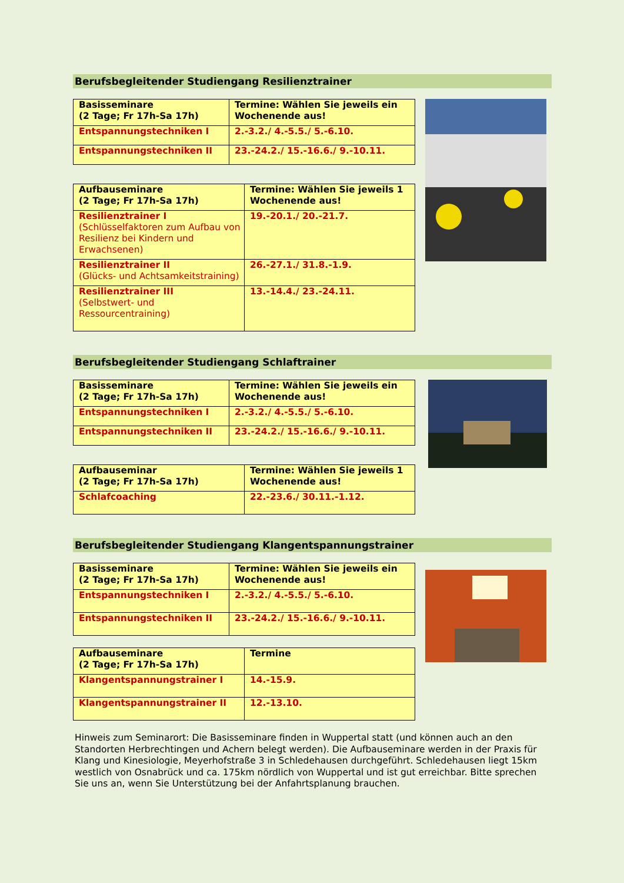Berufsbegleitender Studiengang Resilienztrainer
| Basisseminare (2 Tage; Fr 17h-Sa 17h) | Termine: Wählen Sie jeweils ein Wochenende aus! |
| Entspannungstechniken I | 2.-3.2./ 4.-5.5./ 5.-6.10. |
| Entspannungstechniken II | 23.-24.2./ 15.-16.6./ 9.-10.11. |
| Aufbauseminare (2 Tage; Fr 17h-Sa 17h) | Termine: Wählen Sie jeweils 1 Wochenende aus! |
| Resilienztrainer I (Schlüsselfaktoren zum Aufbau von Resilienz bei Kindern und Erwachsenen) | 19.-20.1./ 20.-21.7. |
| Resilienztrainer II (Glücks- und Achtsamkeitstraining) | 26.-27.1./ 31.8.-1.9. |
| Resilienztrainer III (Selbstwert- und Ressourcentraining) | 13.-14.4./ 23.-24.11. |
Berufsbegleitender Studiengang Schlaftrainer
| Basisseminare (2 Tage; Fr 17h-Sa 17h) | Termine: Wählen Sie jeweils ein Wochenende aus! |
| Entspannungstechniken I | 2.-3.2./ 4.-5.5./ 5.-6.10. |
| Entspannungstechniken II | 23.-24.2./ 15.-16.6./ 9.-10.11. |
| Aufbauseminar (2 Tage; Fr 17h-Sa 17h) | Termine: Wählen Sie jeweils 1 Wochenende aus! |
| Schlafcoaching | 22.-23.6./ 30.11.-1.12. |
Berufsbegleitender Studiengang Klangentspannungstrainer
| Basisseminare (2 Tage; Fr 17h-Sa 17h) | Termine: Wählen Sie jeweils ein Wochenende aus! |
| Entspannungstechniken I | 2.-3.2./ 4.-5.5./ 5.-6.10. |
| Entspannungstechniken II | 23.-24.2./ 15.-16.6./ 9.-10.11. |
| Aufbauseminare (2 Tage; Fr 17h-Sa 17h) | Termine |
| Klangentspannungstrainer I | 14.-15.9. |
| Klangentspannungstrainer II | 12.-13.10. |
Hinweis zum Seminarort: Die Basisseminare finden in Wuppertal statt (und können auch an den Standorten Herbrechtingen und Achern belegt werden). Die Aufbauseminare werden in der Praxis für Klang und Kinesiologie, Meyerhofstraße 3 in Schledehausen durchgeführt. Schledehausen liegt 15km westlich von Osnabrück und ca. 175km nördlich von Wuppertal und ist gut erreichbar. Bitte sprechen Sie uns an, wenn Sie Unterstützung bei der Anfahrtsplanung brauchen.